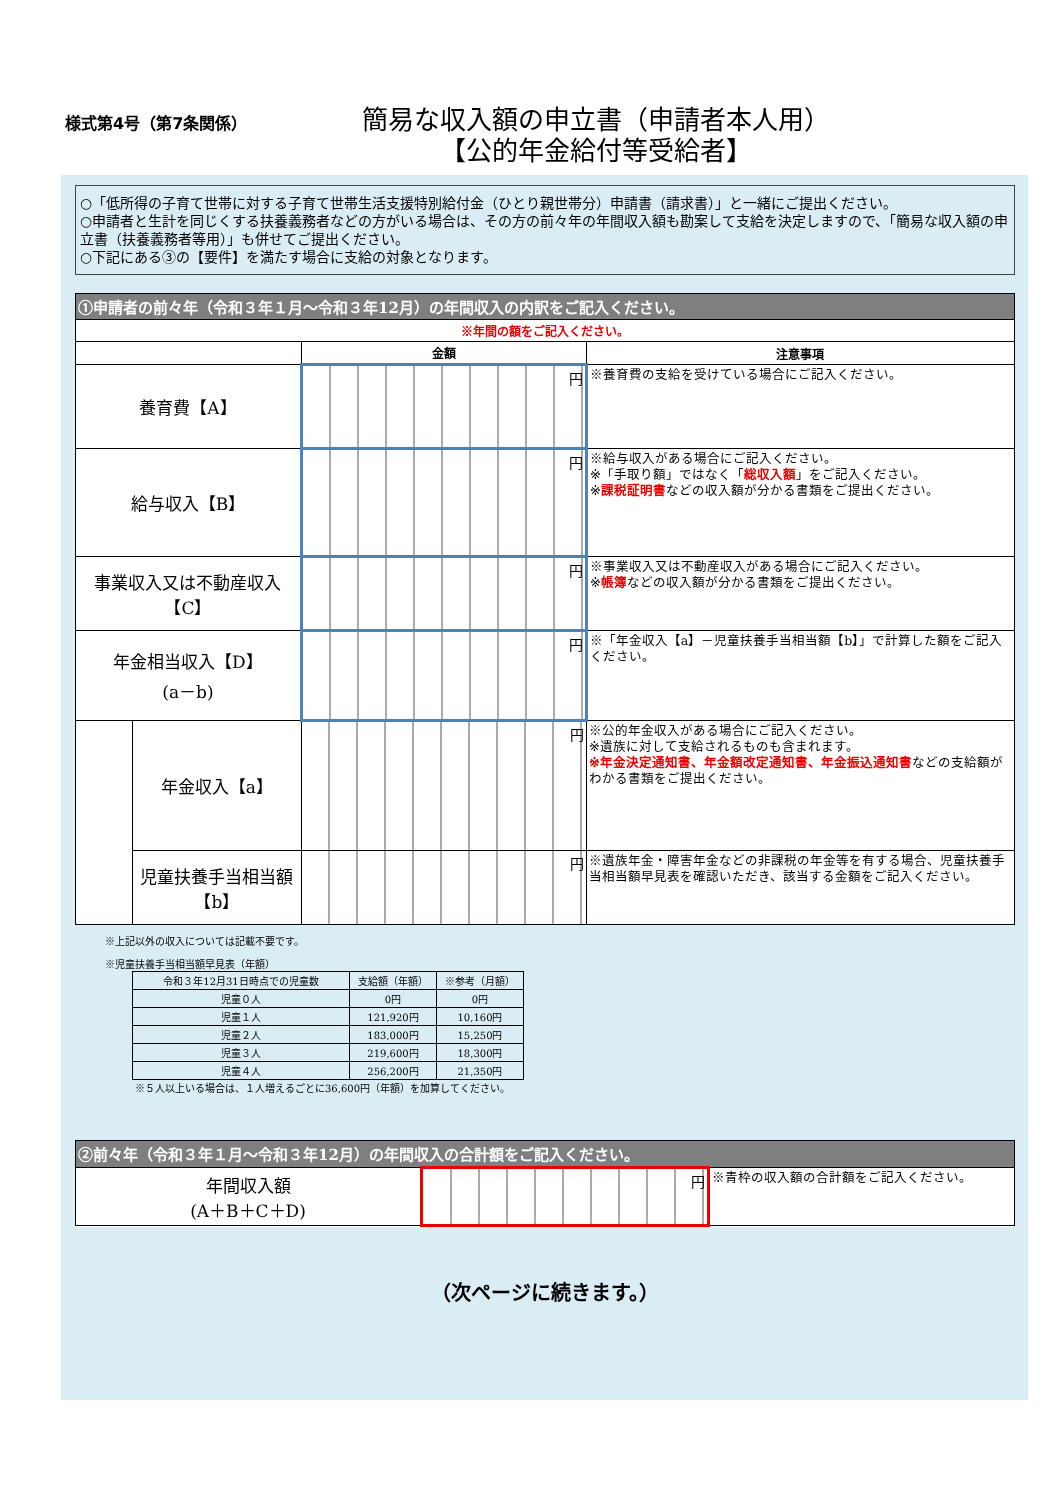様式第4号（第7条関係）
簡易な収入額の申立書（申請者本人用）
【公的年金給付等受給者】
○「低所得の子育て世帯に対する子育て世帯生活支援特別給付金（ひとり親世帯分）申請書（請求書）」と一緒にご提出ください。
○申請者と生計を同じくする扶養義務者などの方がいる場合は、その方の前々年の年間収入額も勘案して支給を決定しますので、「簡易な収入額の申立書（扶養義務者等用）」も併せてご提出ください。
○下記にある③の【要件】を満たす場合に支給の対象となります。
| ①申請者の前々年（令和３年１月～令和３年12月）の年間収入の内訳をご記入ください。 | | | |
| --- | --- | --- | --- |
| ※年間の額をご記入ください。 | | | |
| | | 金額 | 注意事項 |
| 養育費【A】 | | 円 | ※養育費の支給を受けている場合にご記入ください。 |
| 給与収入【B】 | | 円 | ※給与収入がある場合にご記入ください。 ※「手取り額」ではなく「 総収入額 」をご記入ください。 ※ 課税証明書 などの収入額が分かる書類をご提出ください。 |
| 事業収入又は不動産収入【C】 | | 円 | ※事業収入又は不動産収入がある場合にご記入ください。 ※ 帳簿 などの収入額が分かる書類をご提出ください。 |
| 年金相当収入【D】 (a－b) | | 円 | ※「年金収入【a】－児童扶養手当相当額【b】」で計算した額をご記入ください。 |
| | 年金収入【a】 | 円 | ※公的年金収入がある場合にご記入ください。 ※遺族に対して支給されるものも含まれます。 ※年金決定通知書、年金額改定通知書、年金振込通知書 などの支給額がわかる書類をご提出ください。 |
| | 児童扶養手当相当額【b】 | 円 | ※遺族年金・障害年金などの非課税の年金等を有する場合、児童扶養手当相当額早見表を確認いただき、該当する金額をご記入ください。 |
※上記以外の収入については記載不要です。
※児童扶養手当相当額早見表（年額）
| 令和３年12月31日時点での児童数 | 支給額（年額） | ※参考（月額） |
| 児童０人 | 0円 | 0円 |
| 児童１人 | 121,920円 | 10,160円 |
| 児童２人 | 183,000円 | 15,250円 |
| 児童３人 | 219,600円 | 18,300円 |
| 児童４人 | 256,200円 | 21,350円 |
※５人以上いる場合は、１人増えるごとに36,600円（年額）を加算してください。
| ②前々年（令和３年１月～令和３年12月）の年間収入の合計額をご記入ください。 | | |
| --- | --- | --- |
| 年間収入額 (A＋B＋C＋D) | 円 | ※青枠の収入額の合計額をご記入ください。 |
（次ページに続きます。）